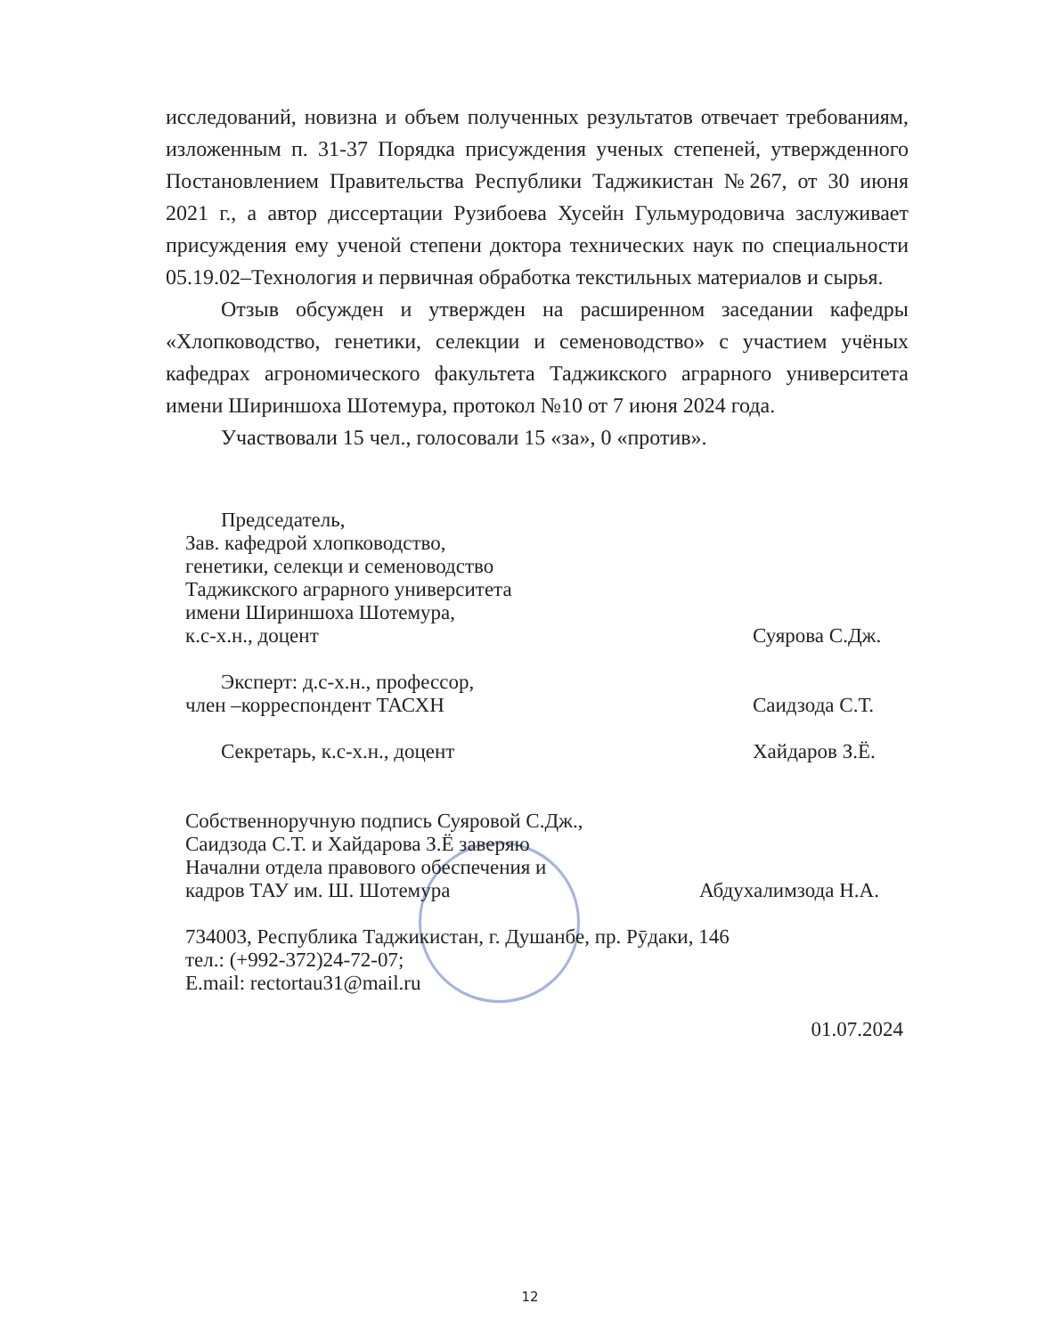исследований, новизна и объем полученных результатов отвечает требованиям, изложенным п. 31-37 Порядка присуждения ученых степеней, утвержденного Постановлением Правительства Республики Таджикистан №267, от 30 июня 2021 г., а автор диссертации Рузибоева Хусейн Гульмуродовича заслуживает присуждения ему ученой степени доктора технических наук по специальности 05.19.02–Технология и первичная обработка текстильных материалов и сырья.
Отзыв обсужден и утвержден на расширенном заседании кафедры «Хлопководство, генетики, селекции и семеноводство» с участием учёных кафедрах агрономического факультета Таджикского аграрного университета имени Шириншоха Шотемура, протокол №10 от 7 июня 2024 года.
Участвовали 15 чел., голосовали 15 «за», 0 «против».
Председатель,
Зав. кафедрой хлопководство,
генетики, селекци и семеноводство
Таджикского аграрного университета
имени Шириншоха Шотемура,
к.с-х.н., доцент
Суярова С.Дж.
Эксперт: д.с-х.н., профессор,
член –корреспондент ТАСХН
Саидзода С.Т.
Секретарь, к.с-х.н., доцент
Хайдаров З.Ё.
Собственноручную подпись Суяровой С.Дж.,
Саидзода С.Т. и Хайдарова З.Ё заверяю
Начални отдела правового обеспечения и
кадров ТАУ им. Ш. Шотемура
Абдухалимзода Н.А.
734003, Республика Таджикистан, г. Душанбе, пр. Рӯдаки, 146
тел.: (+992-372)24-72-07;
E.mail: rectortau31@mail.ru
01.07.2024
12